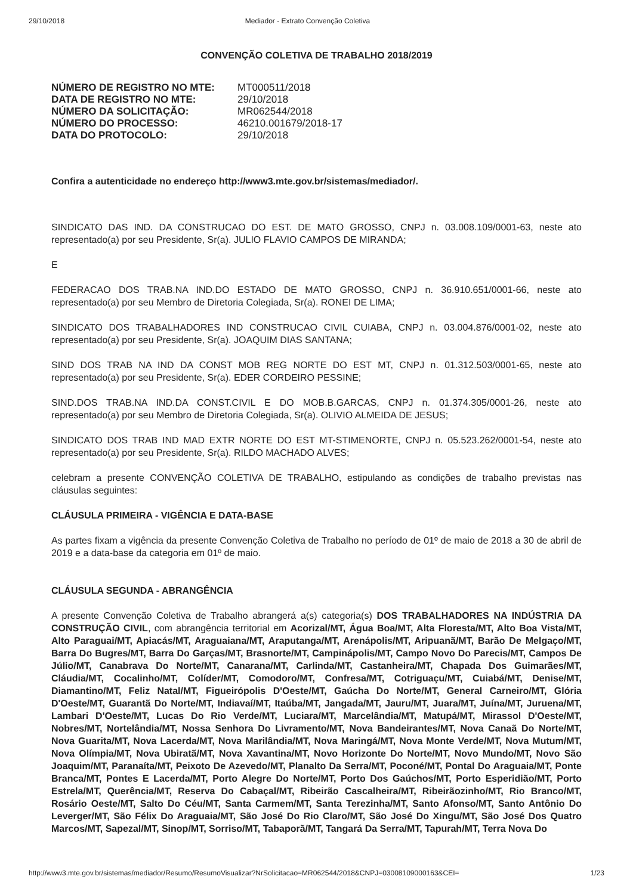29/10/2018 Mediador - Extrato Convenção Coletiva
CONVENÇÃO COLETIVA DE TRABALHO 2018/2019
| NÚMERO DE REGISTRO NO MTE: | MT000511/2018 |
| DATA DE REGISTRO NO MTE: | 29/10/2018 |
| NÚMERO DA SOLICITAÇÃO: | MR062544/2018 |
| NÚMERO DO PROCESSO: | 46210.001679/2018-17 |
| DATA DO PROTOCOLO: | 29/10/2018 |
Confira a autenticidade no endereço http://www3.mte.gov.br/sistemas/mediador/.
SINDICATO DAS IND. DA CONSTRUCAO DO EST. DE MATO GROSSO, CNPJ n. 03.008.109/0001-63, neste ato representado(a) por seu Presidente, Sr(a). JULIO FLAVIO CAMPOS DE MIRANDA;
E
FEDERACAO DOS TRAB.NA IND.DO ESTADO DE MATO GROSSO, CNPJ n. 36.910.651/0001-66, neste ato representado(a) por seu Membro de Diretoria Colegiada, Sr(a). RONEI DE LIMA;
SINDICATO DOS TRABALHADORES IND CONSTRUCAO CIVIL CUIABA, CNPJ n. 03.004.876/0001-02, neste ato representado(a) por seu Presidente, Sr(a). JOAQUIM DIAS SANTANA;
SIND DOS TRAB NA IND DA CONST MOB REG NORTE DO EST MT, CNPJ n. 01.312.503/0001-65, neste ato representado(a) por seu Presidente, Sr(a). EDER CORDEIRO PESSINE;
SIND.DOS TRAB.NA IND.DA CONST.CIVIL E DO MOB.B.GARCAS, CNPJ n. 01.374.305/0001-26, neste ato representado(a) por seu Membro de Diretoria Colegiada, Sr(a). OLIVIO ALMEIDA DE JESUS;
SINDICATO DOS TRAB IND MAD EXTR NORTE DO EST MT-STIMENORTE, CNPJ n. 05.523.262/0001-54, neste ato representado(a) por seu Presidente, Sr(a). RILDO MACHADO ALVES;
celebram a presente CONVENÇÃO COLETIVA DE TRABALHO, estipulando as condições de trabalho previstas nas cláusulas seguintes:
CLÁUSULA PRIMEIRA - VIGÊNCIA E DATA-BASE
As partes fixam a vigência da presente Convenção Coletiva de Trabalho no período de 01º de maio de 2018 a 30 de abril de 2019 e a data-base da categoria em 01º de maio.
CLÁUSULA SEGUNDA - ABRANGÊNCIA
A presente Convenção Coletiva de Trabalho abrangerá a(s) categoria(s) DOS TRABALHADORES NA INDÚSTRIA DA CONSTRUÇÃO CIVIL, com abrangência territorial em Acorizal/MT, Água Boa/MT, Alta Floresta/MT, Alto Boa Vista/MT, Alto Paraguai/MT, Apiacás/MT, Araguaiana/MT, Araputanga/MT, Arenápolis/MT, Aripuanã/MT, Barão De Melgaço/MT, Barra Do Bugres/MT, Barra Do Garças/MT, Brasnorte/MT, Campinápolis/MT, Campo Novo Do Parecis/MT, Campos De Júlio/MT, Canabrava Do Norte/MT, Canarana/MT, Carlinda/MT, Castanheira/MT, Chapada Dos Guimarães/MT, Cláudia/MT, Cocalinho/MT, Colíder/MT, Comodoro/MT, Confresa/MT, Cotriguaçu/MT, Cuiabá/MT, Denise/MT, Diamantino/MT, Feliz Natal/MT, Figueirópolis D'Oeste/MT, Gaúcha Do Norte/MT, General Carneiro/MT, Glória D'Oeste/MT, Guarantã Do Norte/MT, Indiavaí/MT, Itaúba/MT, Jangada/MT, Jauru/MT, Juara/MT, Juína/MT, Juruena/MT, Lambari D'Oeste/MT, Lucas Do Rio Verde/MT, Luciara/MT, Marcelândia/MT, Matupá/MT, Mirassol D'Oeste/MT, Nobres/MT, Nortelândia/MT, Nossa Senhora Do Livramento/MT, Nova Bandeirantes/MT, Nova Canaã Do Norte/MT, Nova Guarita/MT, Nova Lacerda/MT, Nova Marilândia/MT, Nova Maringá/MT, Nova Monte Verde/MT, Nova Mutum/MT, Nova Olímpia/MT, Nova Ubiratã/MT, Nova Xavantina/MT, Novo Horizonte Do Norte/MT, Novo Mundo/MT, Novo São Joaquim/MT, Paranaíta/MT, Peixoto De Azevedo/MT, Planalto Da Serra/MT, Poconé/MT, Pontal Do Araguaia/MT, Ponte Branca/MT, Pontes E Lacerda/MT, Porto Alegre Do Norte/MT, Porto Dos Gaúchos/MT, Porto Esperidião/MT, Porto Estrela/MT, Querência/MT, Reserva Do Cabaçal/MT, Ribeirão Cascalheira/MT, Ribeirãozinho/MT, Rio Branco/MT, Rosário Oeste/MT, Salto Do Céu/MT, Santa Carmem/MT, Santa Terezinha/MT, Santo Afonso/MT, Santo Antônio Do Leverger/MT, São Félix Do Araguaia/MT, São José Do Rio Claro/MT, São José Do Xingu/MT, São José Dos Quatro Marcos/MT, Sapezal/MT, Sinop/MT, Sorriso/MT, Tabaporã/MT, Tangará Da Serra/MT, Tapurah/MT, Terra Nova Do
http://www3.mte.gov.br/sistemas/mediador/Resumo/ResumoVisualizar?NrSolicitacao=MR062544/2018&CNPJ=03008109000163&CEI= 1/23